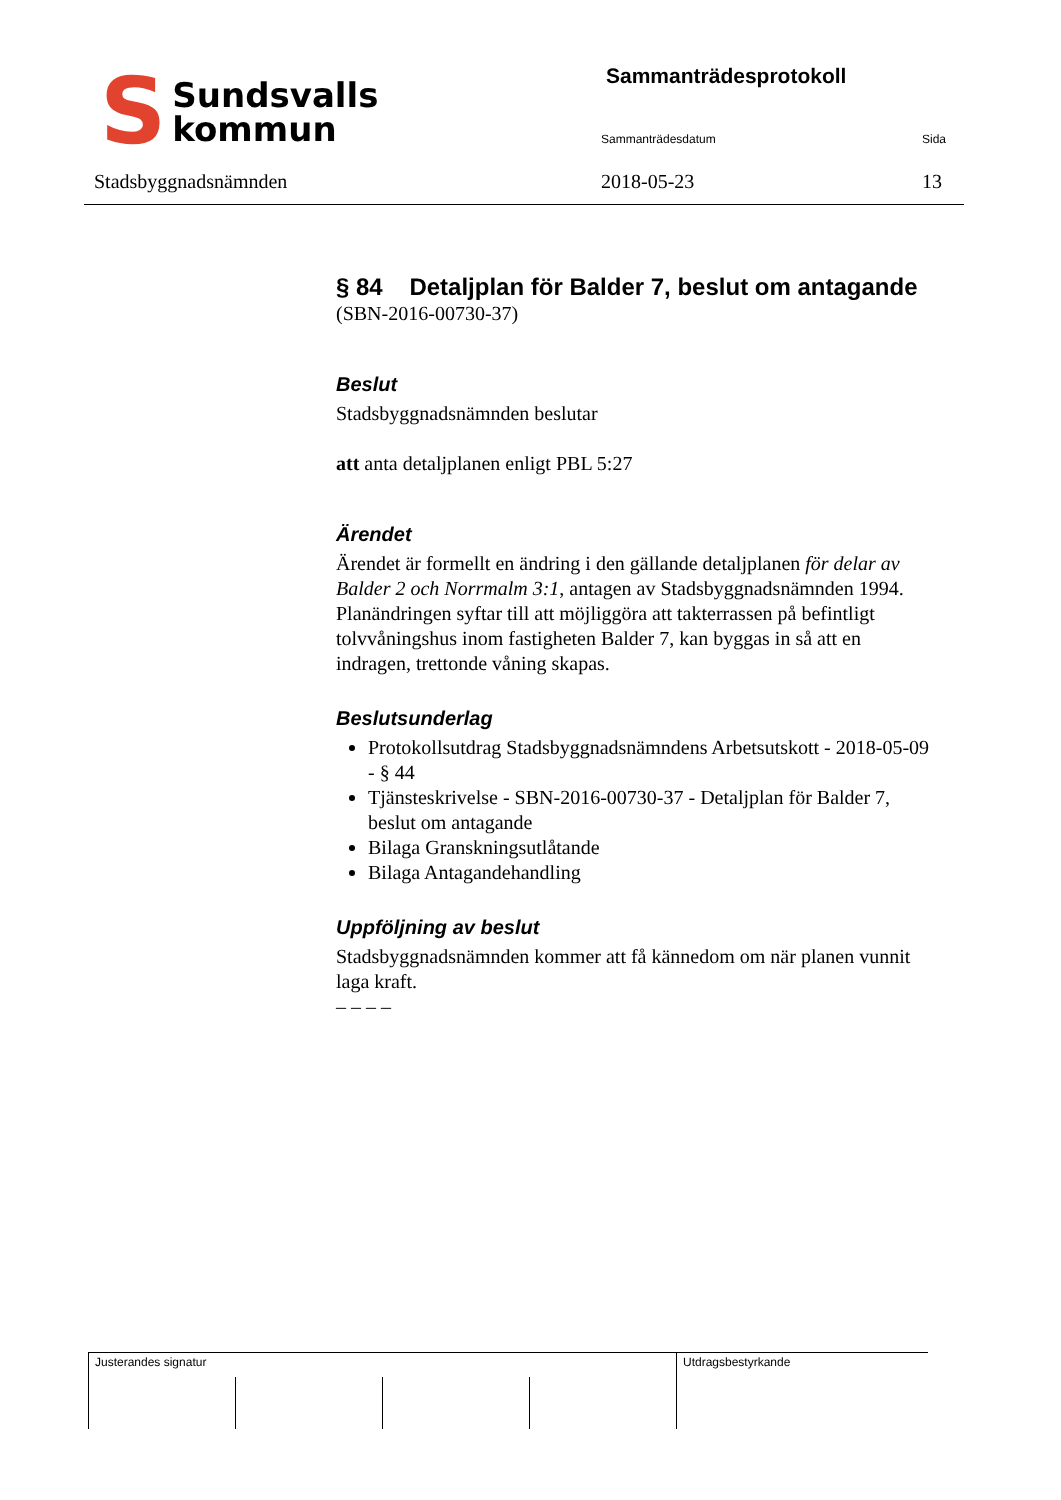S
Sundsvalls
kommun
Stadsbyggnadsnämnden
Sammanträdesprotokoll
Sammanträdesdatum Sida
2018-05-23 13
§ 84 Detaljplan för Balder 7, beslut om antagande
(SBN-2016-00730-37)
Beslut
Stadsbyggnadsnämnden beslutar
att anta detaljplanen enligt PBL 5:27
Ärendet
Ärendet är formellt en ändring i den gällande detaljplanen för delar av Balder 2 och Norrmalm 3:1, antagen av Stadsbyggnadsnämnden 1994.
Planändringen syftar till att möjliggöra att takterrassen på befintligt tolvvåningshus inom fastigheten Balder 7, kan byggas in så att en indragen, trettonde våning skapas.
Beslutsunderlag
Protokollsutdrag Stadsbyggnadsnämndens Arbetsutskott - 2018-05-09 - § 44
Tjänsteskrivelse - SBN-2016-00730-37 - Detaljplan för Balder 7, beslut om antagande
Bilaga Granskningsutlåtande
Bilaga Antagandehandling
Uppföljning av beslut
Stadsbyggnadsnämnden kommer att få kännedom om när planen vunnit laga kraft.
– – – –
| Justerandes signatur | | | | Utdragsbestyrkande |